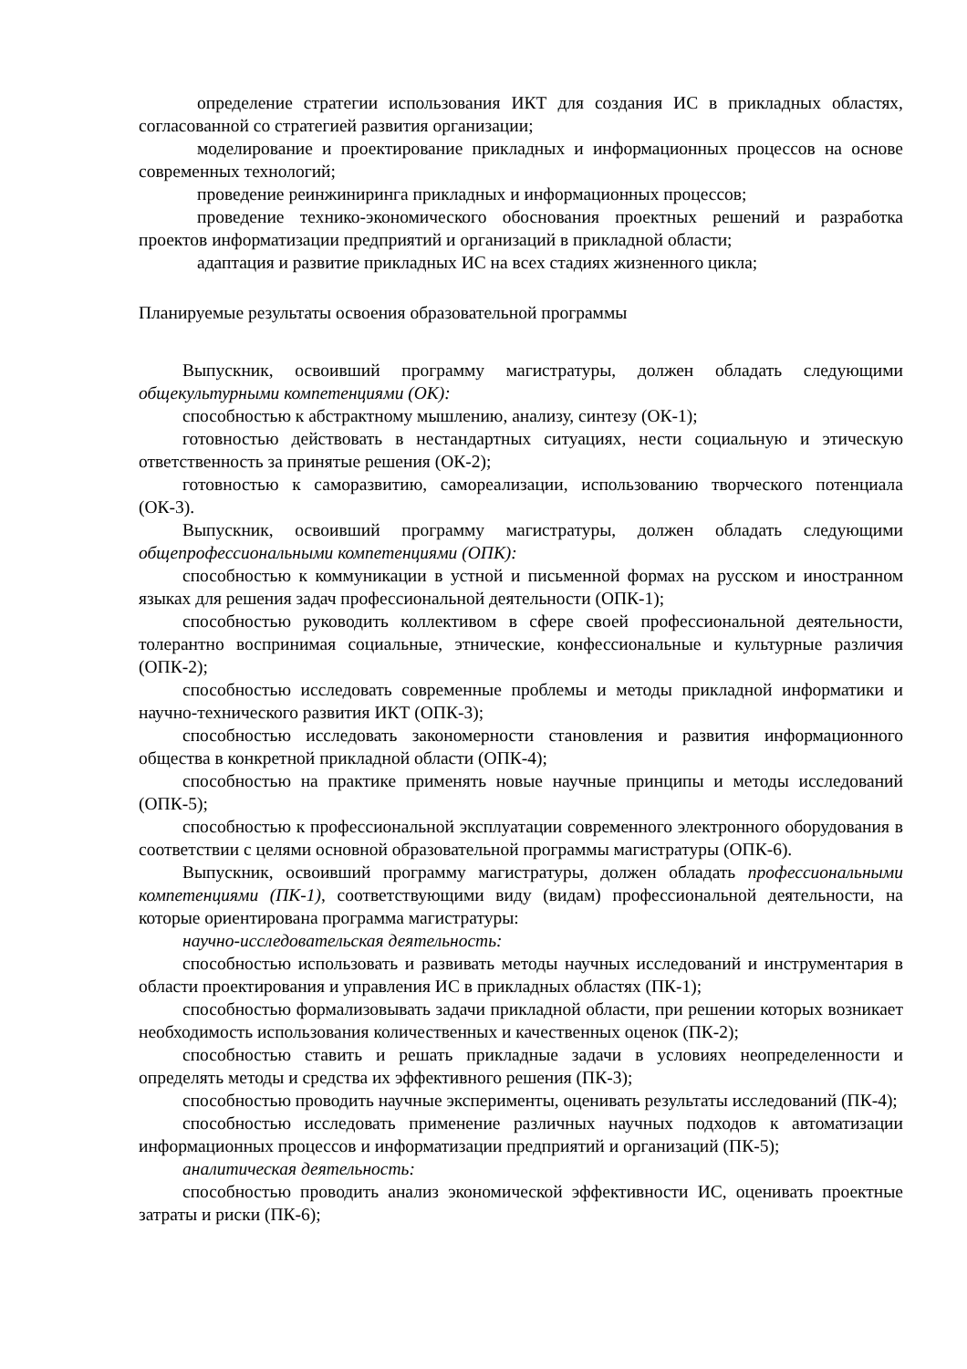определение стратегии использования ИКТ для создания ИС в прикладных областях, согласованной со стратегией развития организации;
моделирование и проектирование прикладных и информационных процессов на основе современных технологий;
проведение реинжиниринга прикладных и информационных процессов;
проведение технико-экономического обоснования проектных решений и разработка проектов информатизации предприятий и организаций в прикладной области;
адаптация и развитие прикладных ИС на всех стадиях жизненного цикла;
Планируемые результаты освоения образовательной программы
Выпускник, освоивший программу магистратуры, должен обладать следующими общекультурными компетенциями (ОК):
способностью к абстрактному мышлению, анализу, синтезу (ОК-1);
готовностью действовать в нестандартных ситуациях, нести социальную и этическую ответственность за принятые решения (ОК-2);
готовностью к саморазвитию, самореализации, использованию творческого потенциала (ОК-3).
Выпускник, освоивший программу магистратуры, должен обладать следующими общепрофессиональными компетенциями (ОПК):
способностью к коммуникации в устной и письменной формах на русском и иностранном языках для решения задач профессиональной деятельности (ОПК-1);
способностью руководить коллективом в сфере своей профессиональной деятельности, толерантно воспринимая социальные, этнические, конфессиональные и культурные различия (ОПК-2);
способностью исследовать современные проблемы и методы прикладной информатики и научно-технического развития ИКТ (ОПК-3);
способностью исследовать закономерности становления и развития информационного общества в конкретной прикладной области (ОПК-4);
способностью на практике применять новые научные принципы и методы исследований (ОПК-5);
способностью к профессиональной эксплуатации современного электронного оборудования в соответствии с целями основной образовательной программы магистратуры (ОПК-6).
Выпускник, освоивший программу магистратуры, должен обладать профессиональными компетенциями (ПК-1), соответствующими виду (видам) профессиональной деятельности, на которые ориентирована программа магистратуры:
научно-исследовательская деятельность:
способностью использовать и развивать методы научных исследований и инструментария в области проектирования и управления ИС в прикладных областях (ПК-1);
способностью формализовывать задачи прикладной области, при решении которых возникает необходимость использования количественных и качественных оценок (ПК-2);
способностью ставить и решать прикладные задачи в условиях неопределенности и определять методы и средства их эффективного решения (ПК-3);
способностью проводить научные эксперименты, оценивать результаты исследований (ПК-4);
способностью исследовать применение различных научных подходов к автоматизации информационных процессов и информатизации предприятий и организаций (ПК-5);
аналитическая деятельность:
способностью проводить анализ экономической эффективности ИС, оценивать проектные затраты и риски (ПК-6);